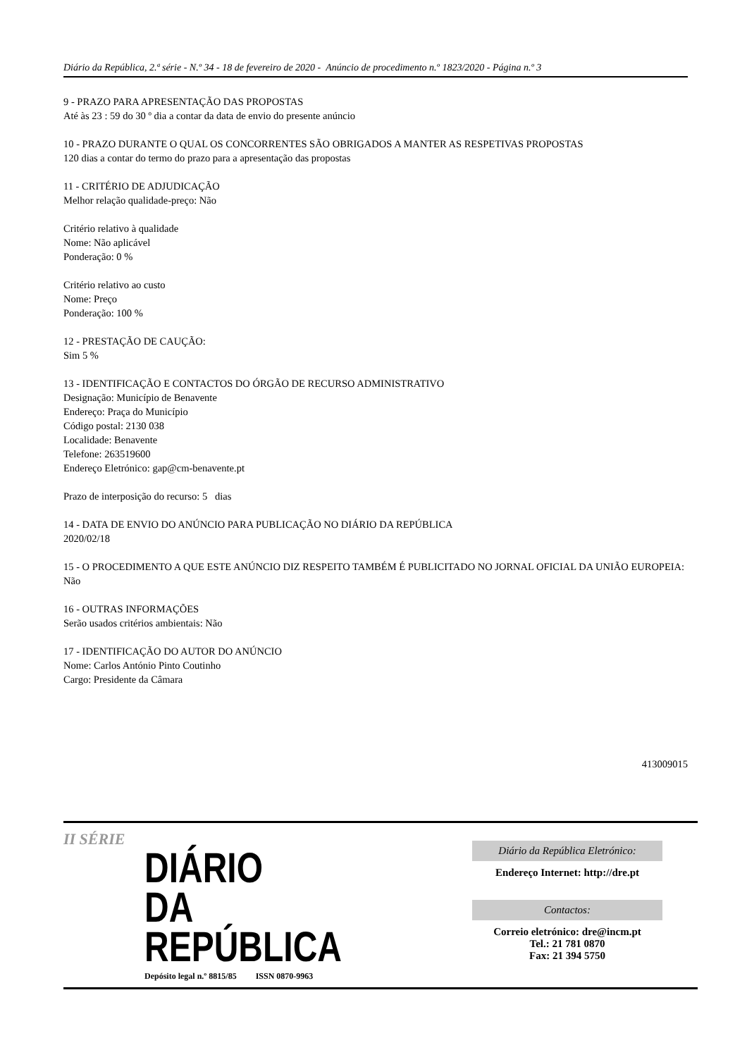Diário da República, 2.ª série - N.º 34 - 18 de fevereiro de 2020 - Anúncio de procedimento n.º 1823/2020 - Página n.º 3
9 - PRAZO PARA APRESENTAÇÃO DAS PROPOSTAS
Até às 23 : 59 do 30 º dia a contar da data de envio do presente anúncio
10 - PRAZO DURANTE O QUAL OS CONCORRENTES SÃO OBRIGADOS A MANTER AS RESPETIVAS PROPOSTAS
120 dias a contar do termo do prazo para a apresentação das propostas
11 - CRITÉRIO DE ADJUDICAÇÃO
Melhor relação qualidade-preço: Não
Critério relativo à qualidade
Nome: Não aplicável
Ponderação: 0 %
Critério relativo ao custo
Nome: Preço
Ponderação: 100 %
12 - PRESTAÇÃO DE CAUÇÃO:
Sim 5 %
13 - IDENTIFICAÇÃO E CONTACTOS DO ÓRGÃO DE RECURSO ADMINISTRATIVO
Designação: Município de Benavente
Endereço: Praça do Município
Código postal: 2130 038
Localidade: Benavente
Telefone: 263519600
Endereço Eletrónico: gap@cm-benavente.pt
Prazo de interposição do recurso: 5 dias
14 - DATA DE ENVIO DO ANÚNCIO PARA PUBLICAÇÃO NO DIÁRIO DA REPÚBLICA
2020/02/18
15 - O PROCEDIMENTO A QUE ESTE ANÚNCIO DIZ RESPEITO TAMBÉM É PUBLICITADO NO JORNAL OFICIAL DA UNIÃO EUROPEIA:
Não
16 - OUTRAS INFORMAÇÕES
Serão usados critérios ambientais: Não
17 - IDENTIFICAÇÃO DO AUTOR DO ANÚNCIO
Nome: Carlos António Pinto Coutinho
Cargo: Presidente da Câmara
413009015
II SÉRIE
DIÁRIO
DA REPÚBLICA
Depósito legal n.º 8815/85 ISSN 0870-9963
Diário da República Eletrónico:
Endereço Internet: http://dre.pt
Contactos:
Correio eletrónico: dre@incm.pt
Tel.: 21 781 0870
Fax: 21 394 5750